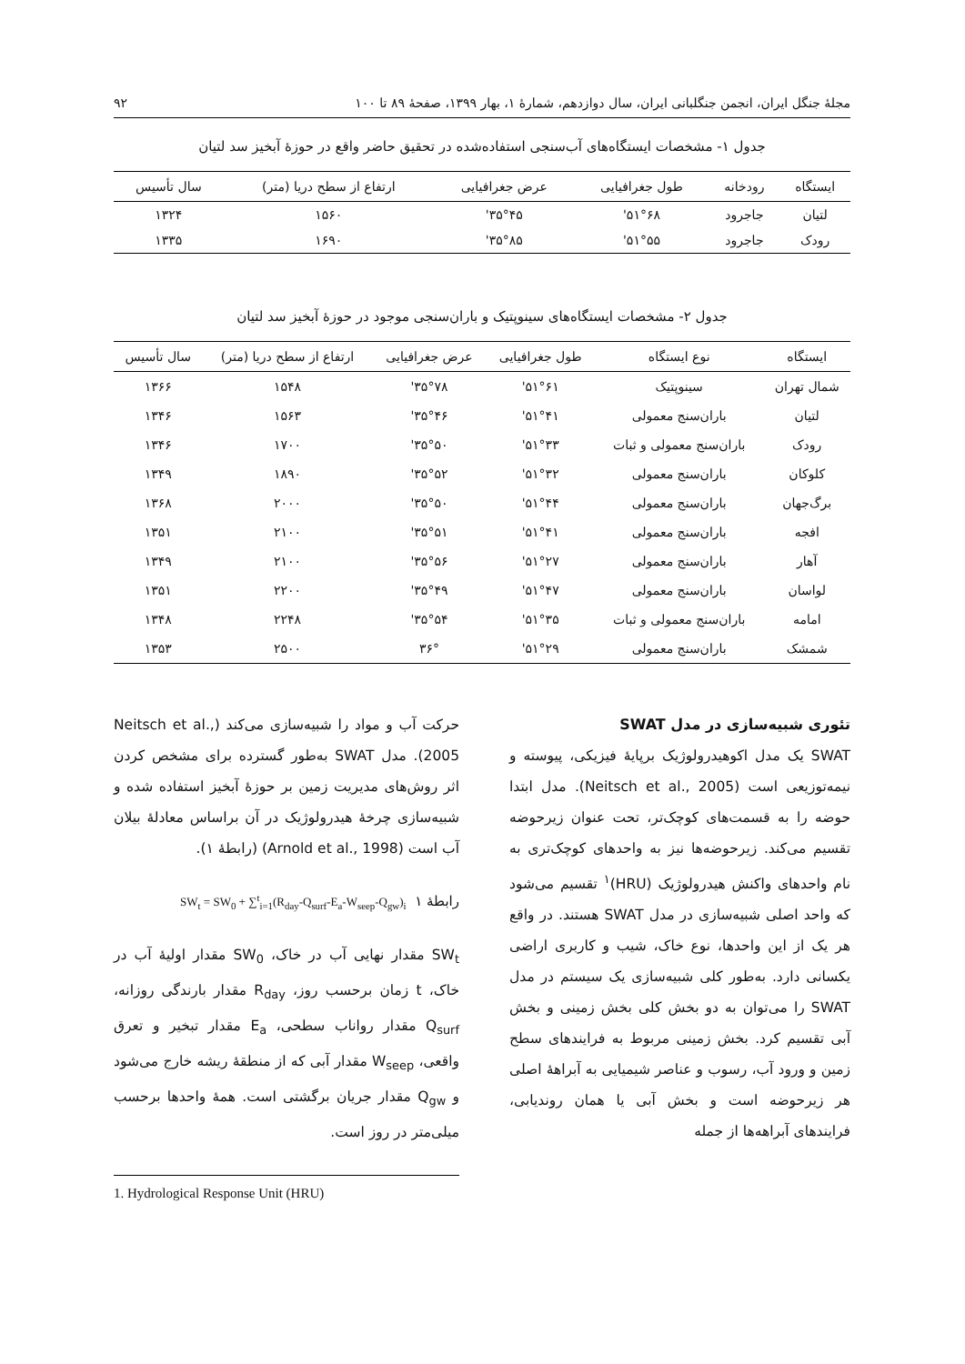مجلهٔ جنگل ایران، انجمن جنگلبانی ایران، سال دوازدهم، شمارهٔ ۱، بهار ۱۳۹۹، صفحهٔ ۸۹ تا ۱۰۰ ۹۲
جدول ۱- مشخصات ایستگاه‌های آب‌سنجی استفاده‌شده در تحقیق حاضر واقع در حوزهٔ آبخیز سد لتیان
| ایستگاه | رودخانه | طول جغرافیایی | عرض جغرافیایی | ارتفاع از سطح دریا (متر) | سال تأسیس |
| --- | --- | --- | --- | --- | --- |
| لتیان | جاجرود | ۵۱°۶۸' | ۳۵°۴۵' | ۱۵۶۰ | ۱۳۲۴ |
| رودک | جاجرود | ۵۱°۵۵' | ۳۵°۸۵' | ۱۶۹۰ | ۱۳۳۵ |
جدول ۲- مشخصات ایستگاه‌های سینوپتیک و باران‌سنجی موجود در حوزهٔ آبخیز سد لتیان
| ایستگاه | نوع ایستگاه | طول جغرافیایی | عرض جغرافیایی | ارتفاع از سطح دریا (متر) | سال تأسیس |
| --- | --- | --- | --- | --- | --- |
| شمال تهران | سینوپتیک | ۵۱°۶۱' | ۳۵°۷۸' | ۱۵۴۸ | ۱۳۶۶ |
| لتیان | باران‌سنج معمولی | ۵۱°۴۱' | ۳۵°۴۶' | ۱۵۶۳ | ۱۳۴۶ |
| رودک | باران‌سنج معمولی و ثبات | ۵۱°۳۳' | ۳۵°۵۰' | ۱۷۰۰ | ۱۳۴۶ |
| کلوکان | باران‌سنج معمولی | ۵۱°۳۲' | ۳۵°۵۲' | ۱۸۹۰ | ۱۳۴۹ |
| برگ‌جهان | باران‌سنج معمولی | ۵۱°۴۴' | ۳۵°۵۰' | ۲۰۰۰ | ۱۳۶۸ |
| افجه | باران‌سنج معمولی | ۵۱°۴۱' | ۳۵°۵۱' | ۲۱۰۰ | ۱۳۵۱ |
| آهار | باران‌سنج معمولی | ۵۱°۲۷' | ۳۵°۵۶' | ۲۱۰۰ | ۱۳۴۹ |
| لواسان | باران‌سنج معمولی | ۵۱°۴۷' | ۳۵°۴۹' | ۲۲۰۰ | ۱۳۵۱ |
| امامه | باران‌سنج معمولی و ثبات | ۵۱°۳۵' | ۳۵°۵۴' | ۲۲۴۸ | ۱۳۴۸ |
| شمشک | باران‌سنج معمولی | ۵۱°۲۹' | ۳۶° | ۲۵۰۰ | ۱۳۵۳ |
تئوری شبیه‌سازی در مدل SWAT
SWAT یک مدل اکوهیدرولوژیک برپایهٔ فیزیکی، پیوسته و نیمه‌توزیعی است (Neitsch et al., 2005). مدل ابتدا حوضه را به قسمت‌های کوچک‌تر، تحت عنوان زیرحوضه تقسیم می‌کند. زیرحوضه‌ها نیز به واحدهای کوچک‌تری به نام واحدهای واکنش هیدرولوژیک (HRU)<sup>۱</sup> تقسیم می‌شود که واحد اصلی شبیه‌سازی در مدل SWAT هستند. در واقع هر یک از این واحدها، نوع خاک، شیب و کاربری اراضی یکسانی دارد. به‌طور کلی شبیه‌سازی یک سیستم در مدل SWAT را می‌توان به دو بخش کلی بخش زمینی و بخش آبی تقسیم کرد. بخش زمینی مربوط به فرایندهای سطح زمین و ورود آب، رسوب و عناصر شیمیایی به آبراههٔ اصلی هر زیرحوضه است و بخش آبی یا همان روندیابی، فرایندهای آبراهه‌ها از جمله
حرکت آب و مواد را شبیه‌سازی می‌کند (Neitsch et al., 2005). مدل SWAT به‌طور گسترده برای مشخص کردن اثر روش‌های مدیریت زمین بر حوزهٔ آبخیز استفاده شده و شبیه‌سازی چرخهٔ هیدرولوژیک در آن براساس معادلهٔ بیلان آب است (Arnold et al., 1998) (رابطهٔ ۱).
SW<sub>t</sub> = SW<sub>0</sub> + ∑<sup>t</sup><sub>i=1</sub>(R<sub>day</sub>-Q<sub>surf</sub>-E<sub>a</sub>-W<sub>seep</sub>-Q<sub>gw</sub>)<sub>i</sub> رابطهٔ ۱
SW<sub>t</sub> مقدار نهایی آب در خاک، SW<sub>0</sub> مقدار اولیهٔ آب در خاک، t زمان برحسب روز، R<sub>day</sub> مقدار بارندگی روزانه، Q<sub>surf</sub> مقدار رواناب سطحی، E<sub>a</sub> مقدار تبخیر و تعرق واقعی، W<sub>seep</sub> مقدار آبی که از منطقهٔ ریشه خارج می‌شود و Q<sub>gw</sub> مقدار جریان برگشتی است. همهٔ واحدها برحسب میلی‌متر در روز است.
1. Hydrological Response Unit (HRU)